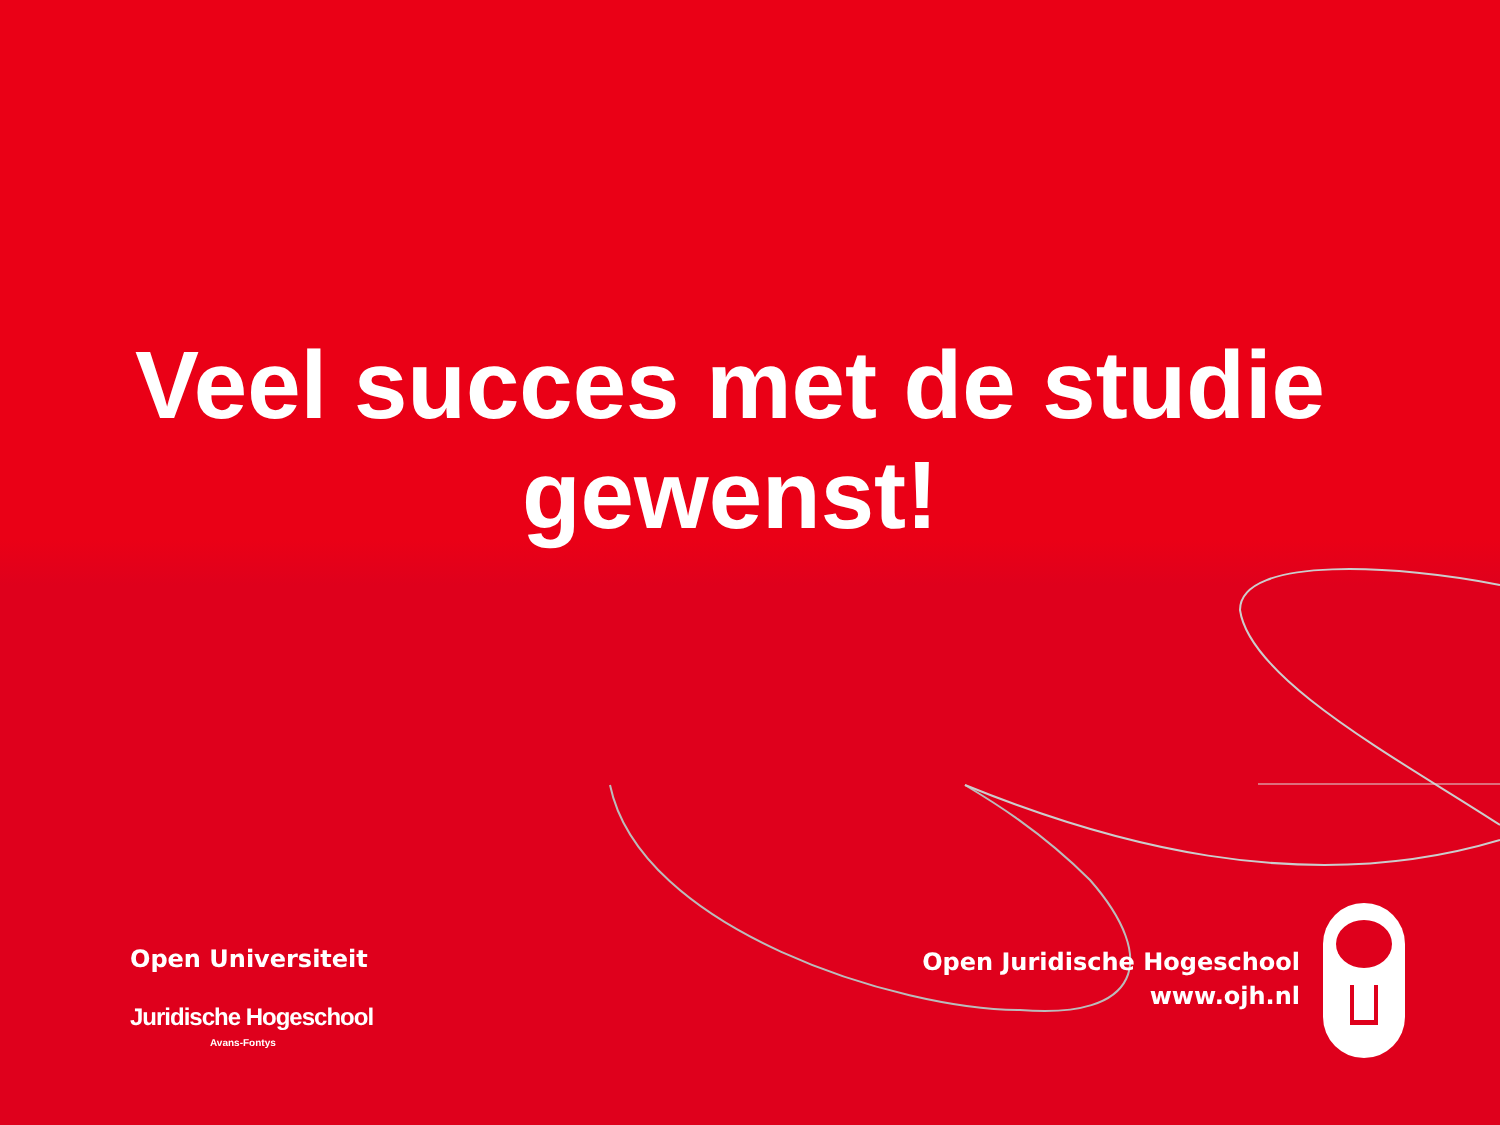Veel succes met de studie
gewenst!
Open Universiteit
Juridische Hogeschool
Avans-Fontys
Open Juridische Hogeschool
www.ojh.nl